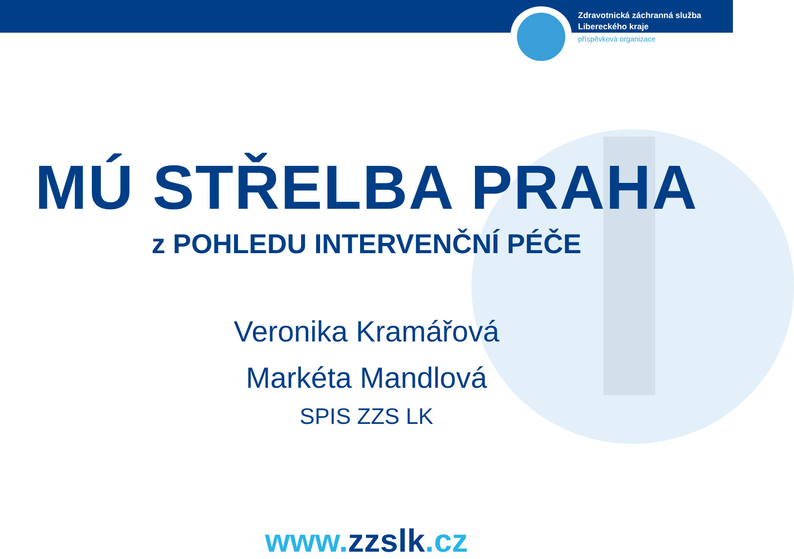Zdravotnická záchranná služba
Libereckého kraje
příspěvková organizace
MÚ STŘELBA PRAHA
z POHLEDU INTERVENČNÍ PÉČE
Veronika Kramářová
Markéta Mandlová
SPIS ZZS LK
www.zzslk.cz